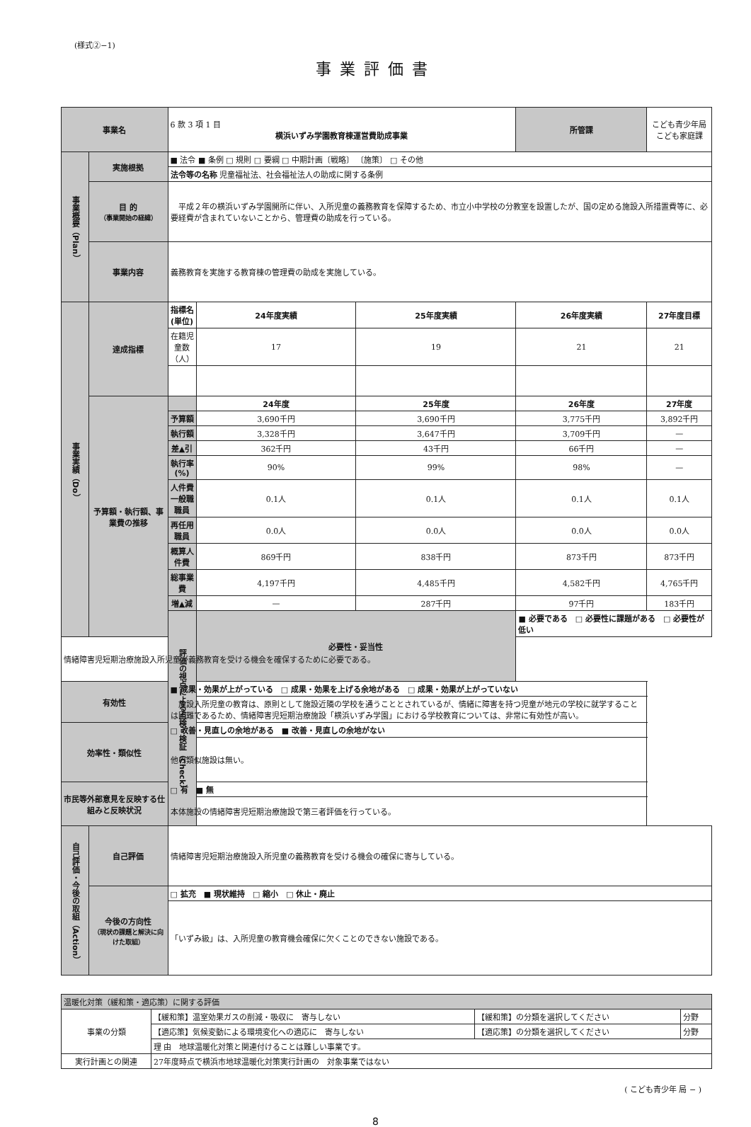(様式②−1)
事業評価書
| 事業名 | | | 6 款 3 項 1 目 横浜いずみ学園教育棟運営費助成事業 | | | 所管課 | こども青少年局こども家庭課 | |
| 事業概要（Plan） | 実施根拠 | | ■ 法令 ■ 条例 □ 規則 □ 要綱 □ 中期計画〔戦略〕 〔施策〕 □ その他 | | | | | |
| | | | 法令等の名称 児童福祉法、社会福祉法人の助成に関する条例 | | | | | |
| | 目 的 （事業開始の経緯） | | 平成２年の横浜いずみ学園開所に伴い、入所児童の義務教育を保障するため、市立小中学校の分教室を設置したが、国の定める施設入所措置費等に、必要経費が含まれていないことから、管理費の助成を行っている。 | | | | | |
| | 事業内容 | | 義務教育を実施する教育棟の管理費の助成を実施している。 | | | | | |
| 事業実績（Do） | 達成指標 | | 指標名(単位) | 24年度実績 | 25年度実績 | 26年度実績 | | 27年度目標 |
| | | | 在籍児童数（人） | 17 | 19 | 21 | | 21 |
| | 予算額・執行額、事業費の推移 | | | 24年度 | 25年度 | 26年度 | | 27年度 |
| | | | 予算額 | 3,690千円 | 3,690千円 | 3,775千円 | | 3,892千円 |
| | | | 執行額 | 3,328千円 | 3,647千円 | 3,709千円 | | — |
| | | | 差▲引 | 362千円 | 43千円 | 66千円 | | — |
| | | | 執行率(%) | 90% | 99% | 98% | | — |
| | | | 人件費 一般職職員 | 0.1人 | 0.1人 | 0.1人 | | 0.1人 |
| | | | 再任用職員 | 0.0人 | 0.0人 | 0.0人 | | 0.0人 |
| | | | 概算人件費 | 869千円 | 838千円 | 873千円 | | 873千円 |
| | | | 総事業費 | 4,197千円 | 4,485千円 | 4,582千円 | | 4,765千円 |
| | | | 増▲減 | — | 287千円 | 97千円 | | 183千円 |
| | | | 評価の視点による点検・検証（Check） | 必要性・妥当性 | | ■ 必要である □ 必要性に課題がある □ 必要性が低い | | |
| 情緒障害児短期治療施設入所児童が義務教育を受ける機会を確保するために必要である。 | | | | | | | | |
| 有効性 | | ■ 成果・効果が上がっている □ 成果・効果を上げる余地がある □ 成果・効果が上がっていない | | | | | | |
| | | 施設入所児童の教育は、原則として施設近隣の学校を通うこととされているが、情緒に障害を持つ児童が地元の学校に就学することは困難であるため、情緒障害児短期治療施設「横浜いずみ学園」における学校教育については、非常に有効性が高い。 | | | | | | |
| 効率性・類似性 | | □ 改善・見直しの余地がある ■ 改善・見直しの余地がない | | | | | | |
| | | 他の類似施設は無い。 | | | | | | |
| 市民等外部意見を反映する仕組みと反映状況 | | □ 有 ■ 無 | | | | | | |
| | | 本体施設の情緒障害児短期治療施設で第三者評価を行っている。 | | | | | | |
| 自己評価・今後の取組（Action） | 自己評価 | | 情緒障害児短期治療施設入所児童の義務教育を受ける機会の確保に寄与している。 | | | | | |
| | 今後の方向性 （現状の課題と解決に向けた取組） | | □ 拡充 ■ 現状維持 □ 縮小 □ 休止・廃止 | | | | | |
| | | | 「いずみ級」は、入所児童の教育機会確保に欠くことのできない施設である。 | | | | | |
| 温暖化対策（緩和策・適応策）に関する評価 | | | |
| 事業の分類 | 【緩和策】温室効果ガスの削減・吸収に 寄与しない | 【緩和策】の分類を選択してください | 分野 |
| | 【適応策】気候変動による環境変化への適応に 寄与しない | 【適応策】の分類を選択してください | 分野 |
| | 理 由 地球温暖化対策と関連付けることは難しい事業です。 | | |
| 実行計画との関連 | 27年度時点で横浜市地球温暖化対策実行計画の 対象事業ではない | | |
( こども青少年 局 − )
8